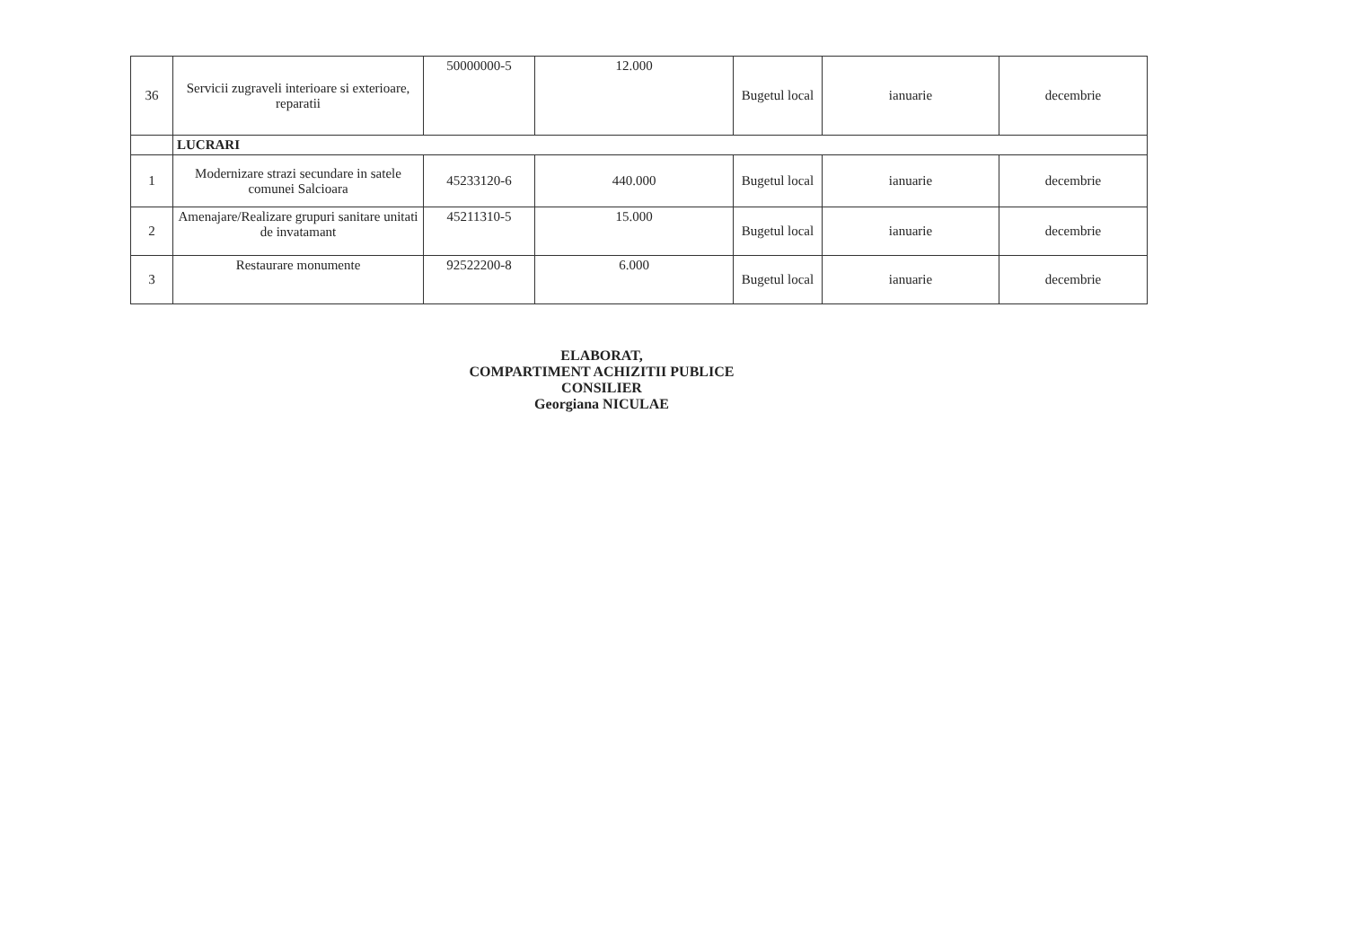| 36 | Servicii zugraveli interioare si exterioare, reparatii | 50000000-5 | 12.000 | Bugetul local | ianuarie | decembrie |
| | LUCRARI | | | | | |
| 1 | Modernizare strazi secundare in satele comunei Salcioara | 45233120-6 | 440.000 | Bugetul local | ianuarie | decembrie |
| 2 | Amenajare/Realizare grupuri sanitare unitati de invatamant | 45211310-5 | 15.000 | Bugetul local | ianuarie | decembrie |
| 3 | Restaurare monumente | 92522200-8 | 6.000 | Bugetul local | ianuarie | decembrie |
ELABORAT,
COMPARTIMENT ACHIZITII PUBLICE
CONSILIER
Georgiana NICULAE